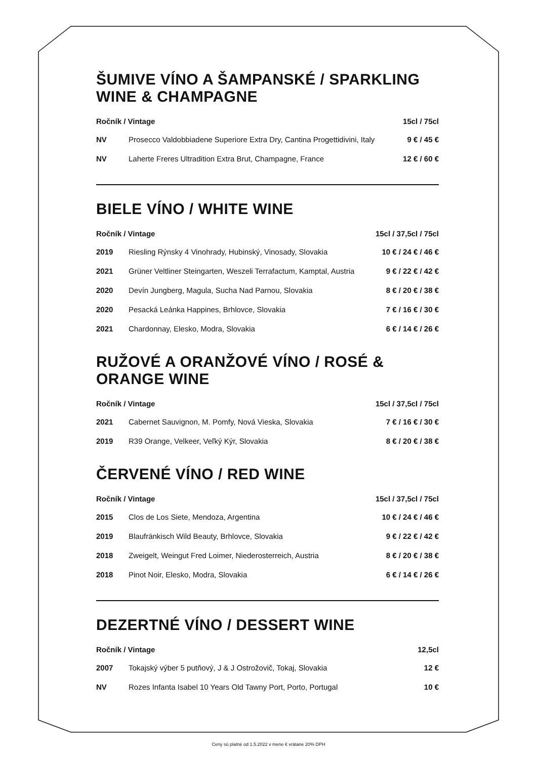ŠUMIVE VÍNO A ŠAMPANSKÉ / SPARKLING WINE & CHAMPAGNE
| Ročník / Vintage | | 15cl / 75cl |
| --- | --- | --- |
| NV | Prosecco Valdobbiadene Superiore Extra Dry, Cantina Progettidivini, Italy | 9 € / 45 € |
| NV | Laherte Freres Ultradition Extra Brut, Champagne, France | 12 € / 60 € |
BIELE VÍNO / WHITE WINE
| Ročník / Vintage | | 15cl / 37,5cl / 75cl |
| --- | --- | --- |
| 2019 | Riesling Rýnsky 4 Vinohrady, Hubinský, Vinosady, Slovakia | 10 € / 24 € / 46 € |
| 2021 | Grüner Veltliner Steingarten, Weszeli Terrafactum, Kamptal, Austria | 9 € / 22 € / 42 € |
| 2020 | Devín Jungberg, Magula, Sucha Nad Parnou, Slovakia | 8 € / 20 € / 38 € |
| 2020 | Pesacká Leánka Happines, Brhlovce, Slovakia | 7 € / 16 € / 30 € |
| 2021 | Chardonnay, Elesko, Modra, Slovakia | 6 € / 14 € / 26 € |
RUŽOVÉ A ORANŽOVÉ VÍNO / ROSÉ & ORANGE WINE
| Ročník / Vintage | | 15cl / 37,5cl / 75cl |
| --- | --- | --- |
| 2021 | Cabernet Sauvignon, M. Pomfy, Nová Vieska, Slovakia | 7 € / 16 € / 30 € |
| 2019 | R39 Orange, Velkeer, Veľký Kýr, Slovakia | 8 € / 20 € / 38 € |
ČERVENÉ VÍNO / RED WINE
| Ročník / Vintage | | 15cl / 37,5cl / 75cl |
| --- | --- | --- |
| 2015 | Clos de Los Siete, Mendoza, Argentina | 10 € / 24 € / 46 € |
| 2019 | Blaufränkisch Wild Beauty, Brhlovce, Slovakia | 9 € / 22 € / 42 € |
| 2018 | Zweigelt, Weingut Fred Loimer, Niederosterreich, Austria | 8 € / 20 € / 38 € |
| 2018 | Pinot Noir, Elesko, Modra, Slovakia | 6 € / 14 € / 26 € |
DEZERTNÉ VÍNO / DESSERT WINE
| Ročník / Vintage | | 12,5cl |
| --- | --- | --- |
| 2007 | Tokajský výber 5 putňový, J & J Ostrožovič, Tokaj, Slovakia | 12 € |
| NV | Rozes Infanta Isabel 10 Years Old Tawny Port, Porto, Portugal | 10 € |
Ceny sú platné od 1.5.2022 v mene € vrátane 20% DPH